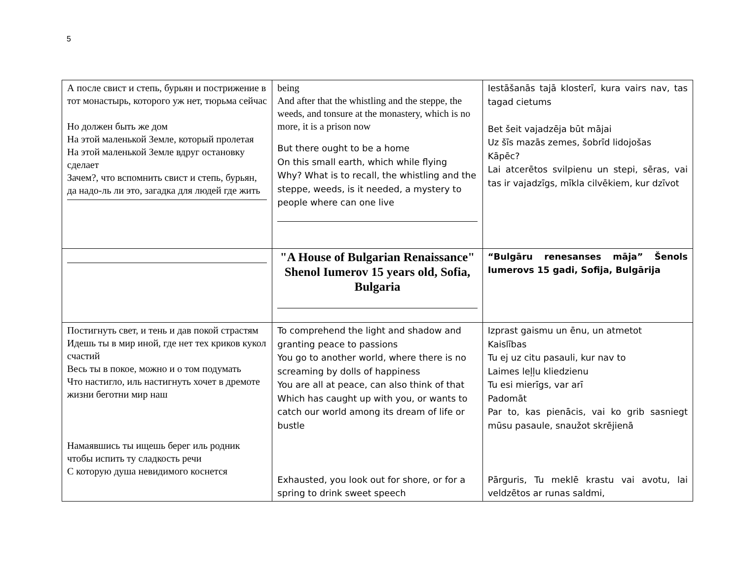5
| А после свист и степь, бурьян и пострижение в тот монастырь, которого уж нет, тюрьма сейчас Но должен быть же дом На этой маленькой Земле, который пролетая На этой маленькой Земле вдруг остановку сделает Зачем?, что вспомнить свист и степь, бурьян, да надо-ль ли это, загадка для людей где жить | being And after that the whistling and the steppe, the weeds, and tonsure at the monastery, which is no more, it is a prison now But there ought to be a home On this small earth, which while flying Why? What is to recall, the whistling and the steppe, weeds, is it needed, a mystery to people where can one live | Iestāšanās tajā klosterī, kura vairs nav, tas tagad cietums Bet šeit vajadzēja būt mājai Uz šīs mazās zemes, šobrīd lidojošas Kāpēc? Lai atcerētos svilpienu un stepi, sēras, vai tas ir vajadzīgs, mīkla cilvēkiem, kur dzīvot |
| | "A House of Bulgarian Renaissance" Shenol Iumerov 15 years old, Sofia, Bulgaria | “Bulgāru renesanses māja” Šenols Iumerovs 15 gadi, Sofija, Bulgārija |
| Постигнуть свет, и тень и дав покой страстям Идешь ты в мир иной, где нет тех криков кукол счастий Весь ты в покое, можно и о том подумать Что настигло, иль настигнуть хочет в дремоте жизни беготни мир наш Намаявшись ты ищешь берег иль родник чтобы испить ту сладкость речи С которую душа невидимого коснется | To comprehend the light and shadow and granting peace to passions You go to another world, where there is no screaming by dolls of happiness You are all at peace, can also think of that Which has caught up with you, or wants to catch our world among its dream of life or bustle Exhausted, you look out for shore, or for a spring to drink sweet speech | Izprast gaismu un ēnu, un atmetot Kaislības Tu ej uz citu pasauli, kur nav to Laimes leļļu kliedzienu Tu esi mierīgs, var arī Padomāt Par to, kas pienācis, vai ko grib sasniegt mūsu pasaule, snaužot skrējienā Pārguris, Tu meklē krastu vai avotu, lai veldzētos ar runas saldmi, |